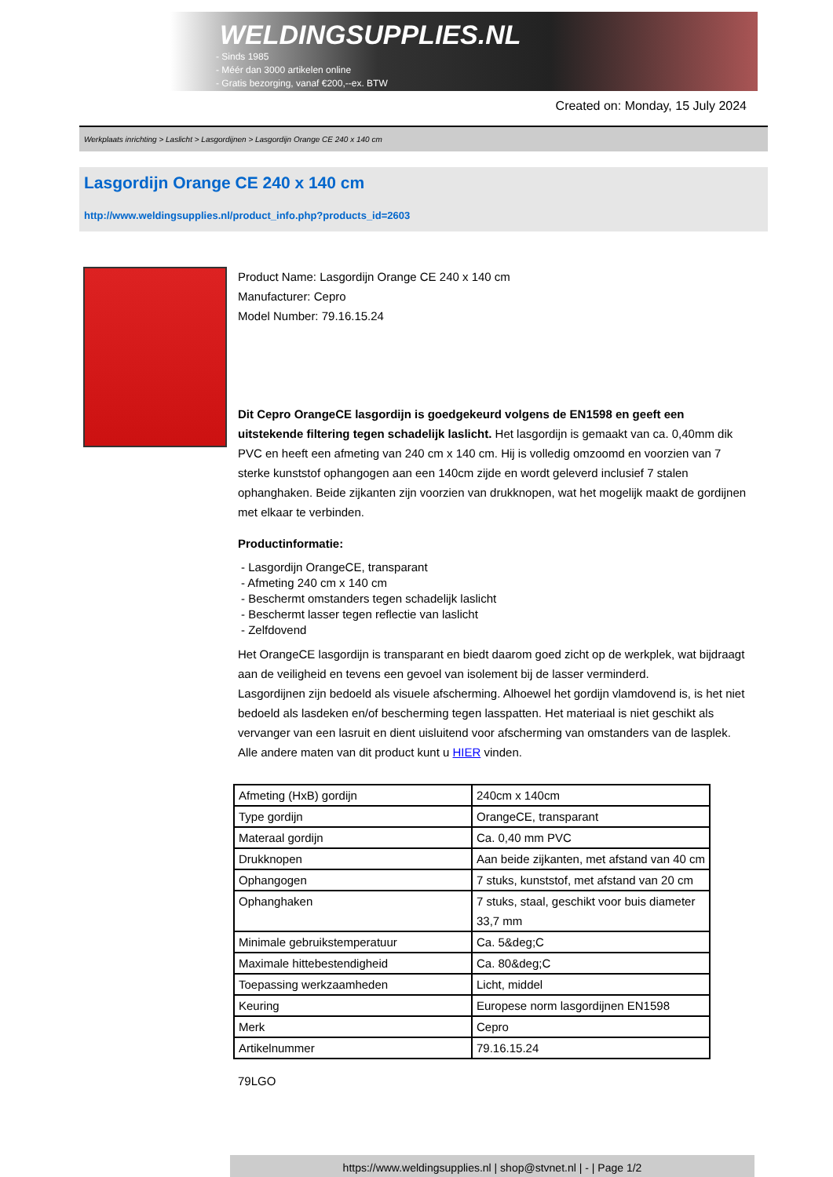WELDINGSUPPLIES.NL
- Sinds 1985
- Méér dan 3000 artikelen online
- Gratis bezorging, vanaf €200,--ex. BTW
Created on: Monday, 15 July 2024
Werkplaats inrichting > Laslicht > Lasgordijnen > Lasgordijn Orange CE 240 x 140 cm
Lasgordijn Orange CE 240 x 140 cm
http://www.weldingsupplies.nl/product_info.php?products_id=2603
Product Name: Lasgordijn Orange CE 240 x 140 cm
Manufacturer: Cepro
Model Number: 79.16.15.24
Dit Cepro OrangeCE lasgordijn is goedgekeurd volgens de EN1598 en geeft een uitstekende filtering tegen schadelijk laslicht. Het lasgordijn is gemaakt van ca. 0,40mm dik PVC en heeft een afmeting van 240 cm x 140 cm. Hij is volledig omzoomd en voorzien van 7 sterke kunststof ophangogen aan een 140cm zijde en wordt geleverd inclusief 7 stalen ophanghaken. Beide zijkanten zijn voorzien van drukknopen, wat het mogelijk maakt de gordijnen met elkaar te verbinden.
Productinformatie:
- Lasgordijn OrangeCE, transparant
- Afmeting 240 cm x 140 cm
- Beschermt omstanders tegen schadelijk laslicht
- Beschermt lasser tegen reflectie van laslicht
- Zelfdovend
Het OrangeCE lasgordijn is transparant en biedt daarom goed zicht op de werkplek, wat bijdraagt aan de veiligheid en tevens een gevoel van isolement bij de lasser verminderd.
Lasgordijnen zijn bedoeld als visuele afscherming. Alhoewel het gordijn vlamdovend is, is het niet bedoeld als lasdeken en/of bescherming tegen lasspatten. Het materiaal is niet geschikt als vervanger van een lasruit en dient uisluitend voor afscherming van omstanders van de lasplek.
Alle andere maten van dit product kunt u HIER vinden.
| Afmeting (HxB) gordijn | 240cm x 140cm |
| Type gordijn | OrangeCE, transparant |
| Materaal gordijn | Ca. 0,40 mm PVC |
| Drukknopen | Aan beide zijkanten, met afstand van 40 cm |
| Ophangogen | 7 stuks, kunststof, met afstand van 20 cm |
| Ophanghaken | 7 stuks, staal, geschikt voor buis diameter 33,7 mm |
| Minimale gebruikstemperatuur | Ca. 5&deg;C |
| Maximale hittebestendigheid | Ca. 80&deg;C |
| Toepassing werkzaamheden | Licht, middel |
| Keuring | Europese norm lasgordijnen EN1598 |
| Merk | Cepro |
| Artikelnummer | 79.16.15.24 |
79LGO
https://www.weldingsupplies.nl | shop@stvnet.nl | - | Page 1/2